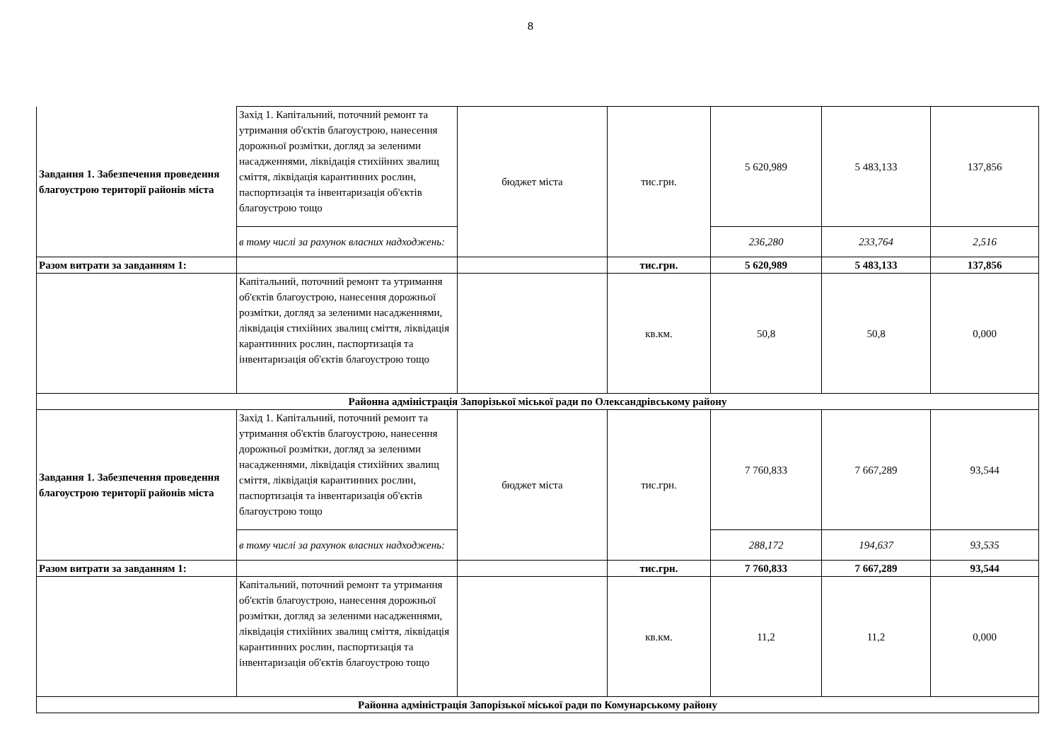8
| Завдання 1. Забезпечення проведення благоустрою території районів міста | Захід 1. Капітальний, поточний ремонт та утримання об'єктів благоустрою, нанесення дорожньої розмітки, догляд за зеленими насадженнями, ліквідація стихійних звалищ сміття, ліквідація карантинних рослин, паспортизація та інвентаризація об'єктів благоустрою тощо | бюджет міста | тис.грн. | 5 620,989 | 5 483,133 | 137,856 |
| | в тому числі за рахунок власних надходжень: | | | 236,280 | 233,764 | 2,516 |
| Разом витрати за завданням 1: | | | тис.грн. | 5 620,989 | 5 483,133 | 137,856 |
| | Капітальний, поточний ремонт та утримання об'єктів благоустрою, нанесення дорожньої розмітки, догляд за зеленими насадженнями, ліквідація стихійних звалищ сміття, ліквідація карантинних рослин, паспортизація та інвентаризація об'єктів благоустрою тощо | | кв.км. | 50,8 | 50,8 | 0,000 |
| Районна адміністрація Запорізької міської ради по Олександрівському району | | | | | | |
| Завдання 1. Забезпечення проведення благоустрою території районів міста | Захід 1. Капітальний, поточний ремонт та утримання об'єктів благоустрою, нанесення дорожньої розмітки, догляд за зеленими насадженнями, ліквідація стихійних звалищ сміття, ліквідація карантинних рослин, паспортизація та інвентаризація об'єктів благоустрою тощо | бюджет міста | тис.грн. | 7 760,833 | 7 667,289 | 93,544 |
| | в тому числі за рахунок власних надходжень: | | | 288,172 | 194,637 | 93,535 |
| Разом витрати за завданням 1: | | | тис.грн. | 7 760,833 | 7 667,289 | 93,544 |
| | Капітальний, поточний ремонт та утримання об'єктів благоустрою, нанесення дорожньої розмітки, догляд за зеленими насадженнями, ліквідація стихійних звалищ сміття, ліквідація карантинних рослин, паспортизація та інвентаризація об'єктів благоустрою тощо | | кв.км. | 11,2 | 11,2 | 0,000 |
| Районна адміністрація Запорізької міської ради по Комунарському району | | | | | | |